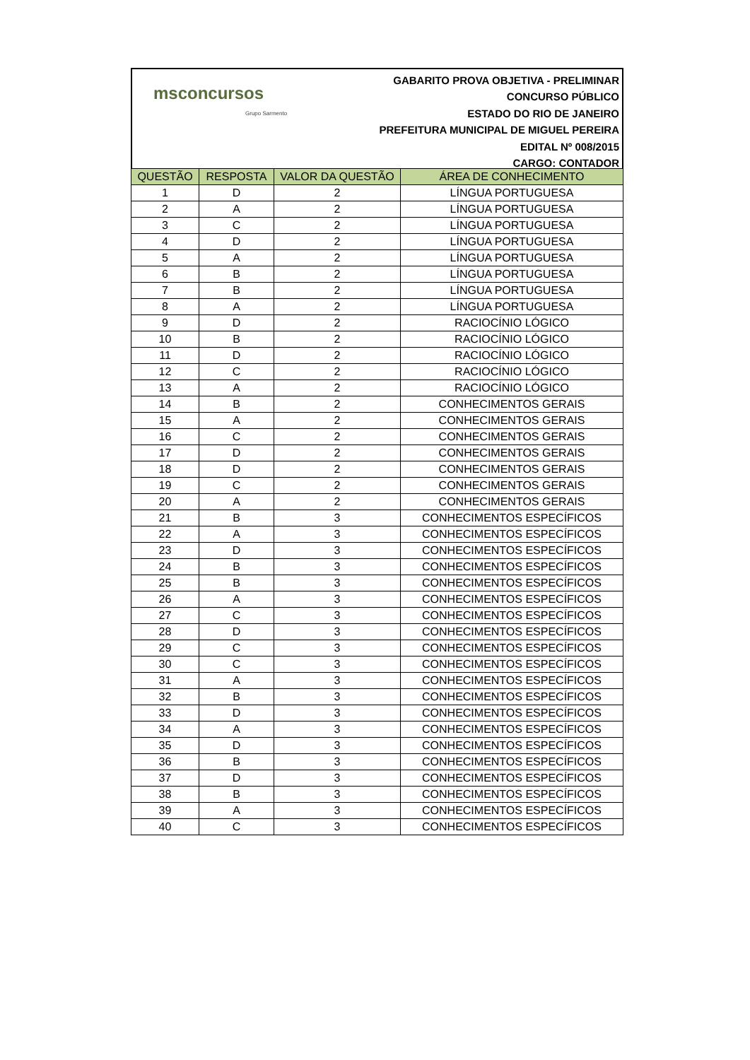msconcursos
Grupo Sarmento
GABARITO PROVA OBJETIVA - PRELIMINAR
CONCURSO PÚBLICO
ESTADO DO RIO DE JANEIRO
PREFEITURA MUNICIPAL DE MIGUEL PEREIRA
EDITAL Nº 008/2015
CARGO: CONTADOR
| QUESTÃO | RESPOSTA | VALOR DA QUESTÃO | ÁREA DE CONHECIMENTO |
| --- | --- | --- | --- |
| 1 | D | 2 | LÍNGUA PORTUGUESA |
| 2 | A | 2 | LÍNGUA PORTUGUESA |
| 3 | C | 2 | LÍNGUA PORTUGUESA |
| 4 | D | 2 | LÍNGUA PORTUGUESA |
| 5 | A | 2 | LÍNGUA PORTUGUESA |
| 6 | B | 2 | LÍNGUA PORTUGUESA |
| 7 | B | 2 | LÍNGUA PORTUGUESA |
| 8 | A | 2 | LÍNGUA PORTUGUESA |
| 9 | D | 2 | RACIOCÍNIO LÓGICO |
| 10 | B | 2 | RACIOCÍNIO LÓGICO |
| 11 | D | 2 | RACIOCÍNIO LÓGICO |
| 12 | C | 2 | RACIOCÍNIO LÓGICO |
| 13 | A | 2 | RACIOCÍNIO LÓGICO |
| 14 | B | 2 | CONHECIMENTOS GERAIS |
| 15 | A | 2 | CONHECIMENTOS GERAIS |
| 16 | C | 2 | CONHECIMENTOS GERAIS |
| 17 | D | 2 | CONHECIMENTOS GERAIS |
| 18 | D | 2 | CONHECIMENTOS GERAIS |
| 19 | C | 2 | CONHECIMENTOS GERAIS |
| 20 | A | 2 | CONHECIMENTOS GERAIS |
| 21 | B | 3 | CONHECIMENTOS ESPECÍFICOS |
| 22 | A | 3 | CONHECIMENTOS ESPECÍFICOS |
| 23 | D | 3 | CONHECIMENTOS ESPECÍFICOS |
| 24 | B | 3 | CONHECIMENTOS ESPECÍFICOS |
| 25 | B | 3 | CONHECIMENTOS ESPECÍFICOS |
| 26 | A | 3 | CONHECIMENTOS ESPECÍFICOS |
| 27 | C | 3 | CONHECIMENTOS ESPECÍFICOS |
| 28 | D | 3 | CONHECIMENTOS ESPECÍFICOS |
| 29 | C | 3 | CONHECIMENTOS ESPECÍFICOS |
| 30 | C | 3 | CONHECIMENTOS ESPECÍFICOS |
| 31 | A | 3 | CONHECIMENTOS ESPECÍFICOS |
| 32 | B | 3 | CONHECIMENTOS ESPECÍFICOS |
| 33 | D | 3 | CONHECIMENTOS ESPECÍFICOS |
| 34 | A | 3 | CONHECIMENTOS ESPECÍFICOS |
| 35 | D | 3 | CONHECIMENTOS ESPECÍFICOS |
| 36 | B | 3 | CONHECIMENTOS ESPECÍFICOS |
| 37 | D | 3 | CONHECIMENTOS ESPECÍFICOS |
| 38 | B | 3 | CONHECIMENTOS ESPECÍFICOS |
| 39 | A | 3 | CONHECIMENTOS ESPECÍFICOS |
| 40 | C | 3 | CONHECIMENTOS ESPECÍFICOS |